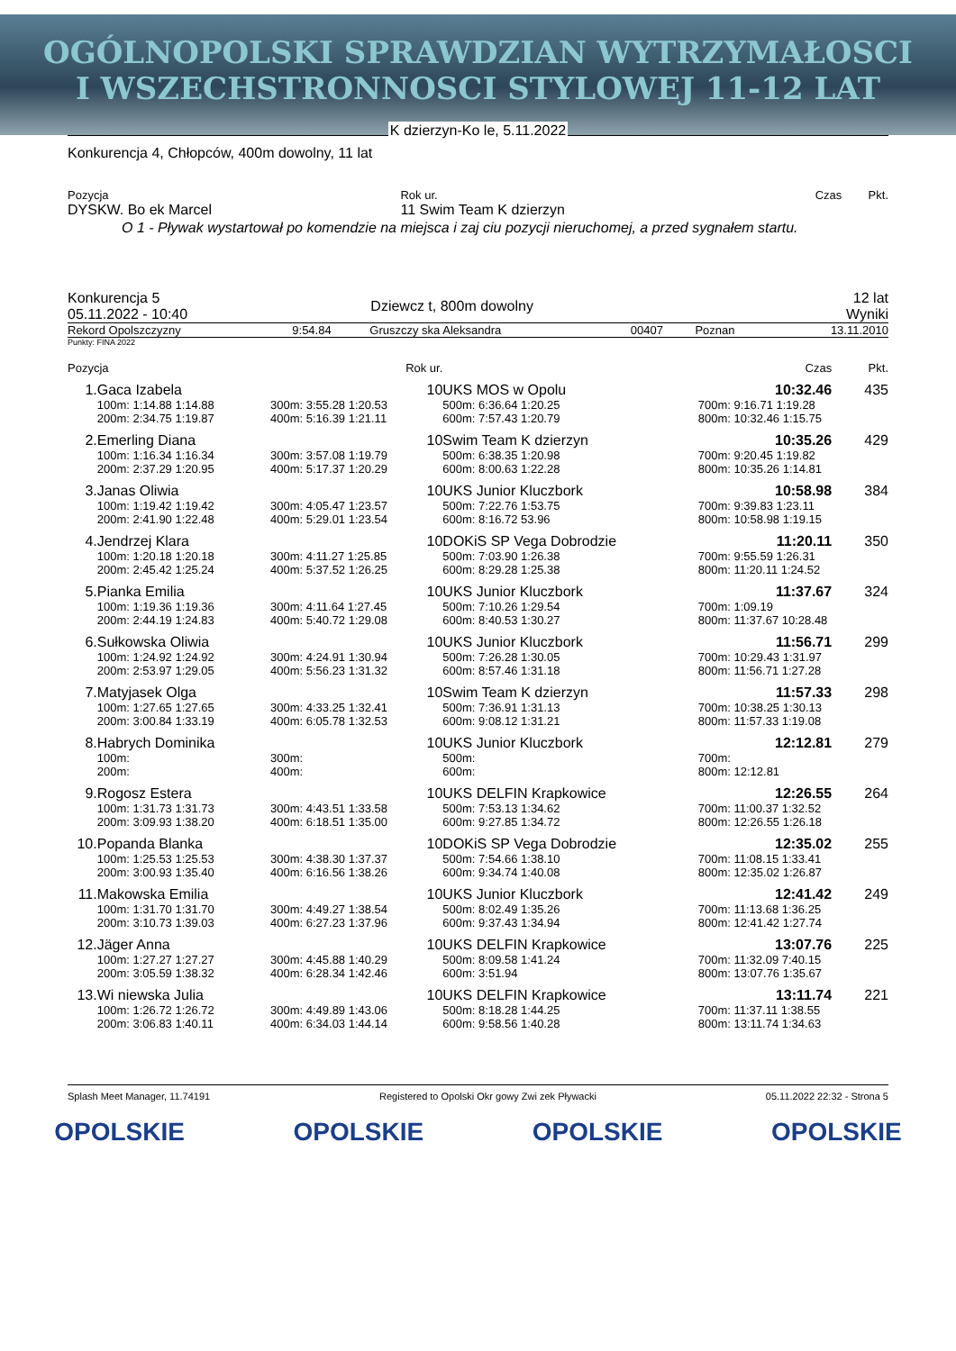OGÓLNOPOLSKI SPRAWDZIAN WYTRZYMAŁOSCI
I WSZECHSTRONNOSCI STYLOWEJ 11-12 LAT
K dzierzyn-Ko le, 5.11.2022
Konkurencja 4, Chłopców, 400m dowolny, 11 lat
| Pozycja | Rok ur. | Czas | Pkt. |
| DYSKW. Bo ek Marcel | 11 Swim Team K dzierzyn | | |
O 1 - Pływak wystartował po komendzie na miejsca i zaj ciu pozycji nieruchomej, a przed sygnałem startu.
| Konkurencja 5 05.11.2022 - 10:40 | Dziewcz t, 800m dowolny | 12 lat Wyniki |
| Rekord Opolszczyzny | 9:54.84 | Gruszczy ska Aleksandra | 00407 | Poznan | 13.11.2010 |
Punkty: FINA 2022
| Pozycja | | Rok ur. | | | Czas | Pkt. |
| 1. | Gaca Izabela | | 10 | UKS MOS w Opolu | 10:32.46 | 435 |
| | 100m: 1:14.88 1:14.88 | 300m: 3:55.28 1:20.53 | | 500m: 6:36.64 1:20.25 | 700m: 9:16.71 1:19.28 | |
| | 200m: 2:34.75 1:19.87 | 400m: 5:16.39 1:21.11 | | 600m: 7:57.43 1:20.79 | 800m: 10:32.46 1:15.75 | |
| 2. | Emerling Diana | | 10 | Swim Team K dzierzyn | 10:35.26 | 429 |
| | 100m: 1:16.34 1:16.34 | 300m: 3:57.08 1:19.79 | | 500m: 6:38.35 1:20.98 | 700m: 9:20.45 1:19.82 | |
| | 200m: 2:37.29 1:20.95 | 400m: 5:17.37 1:20.29 | | 600m: 8:00.63 1:22.28 | 800m: 10:35.26 1:14.81 | |
| 3. | Janas Oliwia | | 10 | UKS Junior Kluczbork | 10:58.98 | 384 |
| | 100m: 1:19.42 1:19.42 | 300m: 4:05.47 1:23.57 | | 500m: 7:22.76 1:53.75 | 700m: 9:39.83 1:23.11 | |
| | 200m: 2:41.90 1:22.48 | 400m: 5:29.01 1:23.54 | | 600m: 8:16.72 53.96 | 800m: 10:58.98 1:19.15 | |
| 4. | Jendrzej Klara | | 10 | DOKiS SP Vega Dobrodzie | 11:20.11 | 350 |
| | 100m: 1:20.18 1:20.18 | 300m: 4:11.27 1:25.85 | | 500m: 7:03.90 1:26.38 | 700m: 9:55.59 1:26.31 | |
| | 200m: 2:45.42 1:25.24 | 400m: 5:37.52 1:26.25 | | 600m: 8:29.28 1:25.38 | 800m: 11:20.11 1:24.52 | |
| 5. | Pianka Emilia | | 10 | UKS Junior Kluczbork | 11:37.67 | 324 |
| | 100m: 1:19.36 1:19.36 | 300m: 4:11.64 1:27.45 | | 500m: 7:10.26 1:29.54 | 700m: 1:09.19 | |
| | 200m: 2:44.19 1:24.83 | 400m: 5:40.72 1:29.08 | | 600m: 8:40.53 1:30.27 | 800m: 11:37.67 10:28.48 | |
| 6. | Sułkowska Oliwia | | 10 | UKS Junior Kluczbork | 11:56.71 | 299 |
| | 100m: 1:24.92 1:24.92 | 300m: 4:24.91 1:30.94 | | 500m: 7:26.28 1:30.05 | 700m: 10:29.43 1:31.97 | |
| | 200m: 2:53.97 1:29.05 | 400m: 5:56.23 1:31.32 | | 600m: 8:57.46 1:31.18 | 800m: 11:56.71 1:27.28 | |
| 7. | Matyjasek Olga | | 10 | Swim Team K dzierzyn | 11:57.33 | 298 |
| | 100m: 1:27.65 1:27.65 | 300m: 4:33.25 1:32.41 | | 500m: 7:36.91 1:31.13 | 700m: 10:38.25 1:30.13 | |
| | 200m: 3:00.84 1:33.19 | 400m: 6:05.78 1:32.53 | | 600m: 9:08.12 1:31.21 | 800m: 11:57.33 1:19.08 | |
| 8. | Habrych Dominika | | 10 | UKS Junior Kluczbork | 12:12.81 | 279 |
| | 100m: | 300m: | | 500m: | 700m: | |
| | 200m: | 400m: | | 600m: | 800m: 12:12.81 | |
| 9. | Rogosz Estera | | 10 | UKS DELFIN Krapkowice | 12:26.55 | 264 |
| | 100m: 1:31.73 1:31.73 | 300m: 4:43.51 1:33.58 | | 500m: 7:53.13 1:34.62 | 700m: 11:00.37 1:32.52 | |
| | 200m: 3:09.93 1:38.20 | 400m: 6:18.51 1:35.00 | | 600m: 9:27.85 1:34.72 | 800m: 12:26.55 1:26.18 | |
| 10. | Popanda Blanka | | 10 | DOKiS SP Vega Dobrodzie | 12:35.02 | 255 |
| | 100m: 1:25.53 1:25.53 | 300m: 4:38.30 1:37.37 | | 500m: 7:54.66 1:38.10 | 700m: 11:08.15 1:33.41 | |
| | 200m: 3:00.93 1:35.40 | 400m: 6:16.56 1:38.26 | | 600m: 9:34.74 1:40.08 | 800m: 12:35.02 1:26.87 | |
| 11. | Makowska Emilia | | 10 | UKS Junior Kluczbork | 12:41.42 | 249 |
| | 100m: 1:31.70 1:31.70 | 300m: 4:49.27 1:38.54 | | 500m: 8:02.49 1:35.26 | 700m: 11:13.68 1:36.25 | |
| | 200m: 3:10.73 1:39.03 | 400m: 6:27.23 1:37.96 | | 600m: 9:37.43 1:34.94 | 800m: 12:41.42 1:27.74 | |
| 12. | Jäger Anna | | 10 | UKS DELFIN Krapkowice | 13:07.76 | 225 |
| | 100m: 1:27.27 1:27.27 | 300m: 4:45.88 1:40.29 | | 500m: 8:09.58 1:41.24 | 700m: 11:32.09 7:40.15 | |
| | 200m: 3:05.59 1:38.32 | 400m: 6:28.34 1:42.46 | | 600m: 3:51.94 | 800m: 13:07.76 1:35.67 | |
| 13. | Wi niewska Julia | | 10 | UKS DELFIN Krapkowice | 13:11.74 | 221 |
| | 100m: 1:26.72 1:26.72 | 300m: 4:49.89 1:43.06 | | 500m: 8:18.28 1:44.25 | 700m: 11:37.11 1:38.55 | |
| | 200m: 3:06.83 1:40.11 | 400m: 6:34.03 1:44.14 | | 600m: 9:58.56 1:40.28 | 800m: 13:11.74 1:34.63 | |
Splash Meet Manager, 11.74191 Registered to Opolski Okr gowy Zwi zek Pływacki 05.11.2022 22:32 - Strona 5
OPOLSKIE OPOLSKIE OPOLSKIE OPOLSKIE